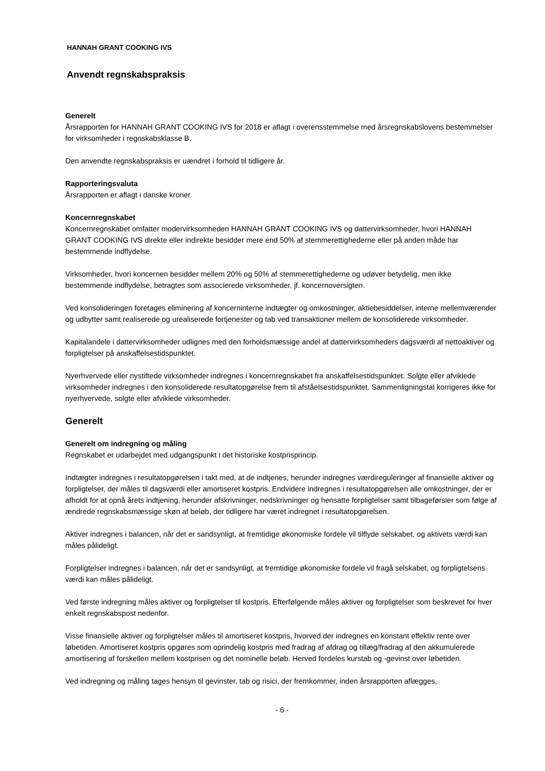HANNAH GRANT COOKING IVS
Anvendt regnskabspraksis
Generelt
Årsrapporten for HANNAH GRANT COOKING IVS for 2018 er aflagt i overensstemmelse med årsregnskabslovens bestemmelser for virksomheder i regnskabsklasse B.
Den anvendte regnskabspraksis er uændret i forhold til tidligere år.
Rapporteringsvaluta
Årsrapporten er aflagt i danske kroner.
Koncernregnskabet
Koncernregnskabet omfatter modervirksomheden HANNAH GRANT COOKING IVS og dattervirksomheder, hvori HANNAH GRANT COOKING IVS direkte eller indirekte besidder mere end 50% af stemmerettighederne eller på anden måde har bestemmende indflydelse.
Virksomheder, hvori koncernen besidder mellem 20% og 50% af stemmerettighederne og udøver betydelig, men ikke bestemmende indflydelse, betragtes som associerede virksomheder, jf. koncernoversigten.
Ved konsolideringen foretages eliminering af koncerninterne indtægter og omkostninger, aktiebesiddelser, interne mellemværender og udbytter samt realiserede og urealiserede fortjenester og tab ved transaktioner mellem de konsoliderede virksomheder.
Kapitalandele i dattervirksomheder udlignes med den forholdsmæssige andel af dattervirksomheders dagsværdi af nettoaktiver og forpligtelser på anskaffelsestidspunktet.
Nyerhvervede eller nystiftede virksomheder indregnes i koncernregnskabet fra anskaffelsestidspunktet. Solgte eller afviklede virksomheder indregnes i den konsoliderede resultatopgørelse frem til afståelsestidspunktet. Sammenligningstal korrigeres ikke for nyerhvervede, solgte eller afviklede virksomheder.
Generelt
Generelt om indregning og måling
Regnskabet er udarbejdet med udgangspunkt i det historiske kostprisprincip.
Indtægter indregnes i resultatopgørelsen i takt med, at de indtjenes, herunder indregnes værdireguleringer af finansielle aktiver og forpligtelser, der måles til dagsværdi eller amortiseret kostpris. Endvidere indregnes i resultatopgørelsen alle omkostninger, der er afholdt for at opnå årets indtjening, herunder afskrivninger, nedskrivninger og hensatte forpligtelser samt tilbageførsler som følge af ændrede regnskabsmæssige skøn af beløb, der tidligere har været indregnet i resultatopgørelsen.
Aktiver indregnes i balancen, når det er sandsynligt, at fremtidige økonomiske fordele vil tilflyde selskabet, og aktivets værdi kan måles pålideligt.
Forpligtelser indregnes i balancen, når det er sandsynligt, at fremtidige økonomiske fordele vil fragå selskabet, og forpligtelsens værdi kan måles pålideligt.
Ved første indregning måles aktiver og forpligtelser til kostpris. Efterfølgende måles aktiver og forpligtelser som beskrevet for hver enkelt regnskabspost nedenfor.
Visse finansielle aktiver og forpligtelser måles til amortiseret kostpris, hvorved der indregnes en konstant effektiv rente over løbetiden. Amortiseret kostpris opgøres som oprindelig kostpris med fradrag af afdrag og tillæg/fradrag af den akkumulerede amortisering af forskellen mellem kostprisen og det nominelle beløb. Herved fordeles kurstab og -gevinst over løbetiden.
Ved indregning og måling tages hensyn til gevinster, tab og risici, der fremkommer, inden årsrapporten aflægges,
- 6 -